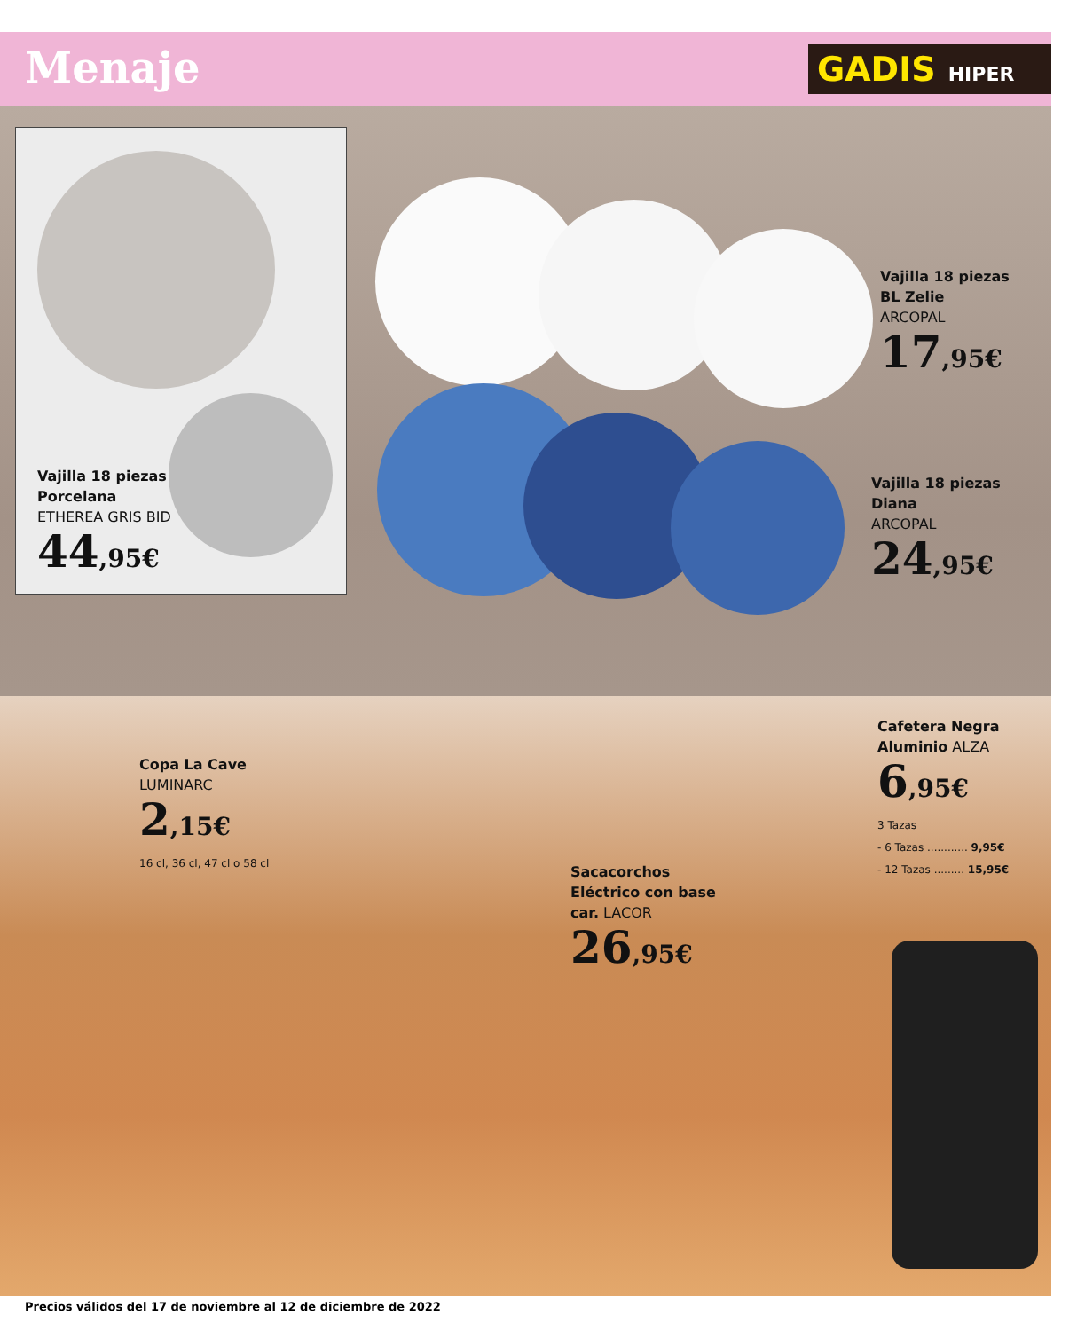Menaje GADIS HIPER
Vajilla 18 piezas
Porcelana
ETHEREA GRIS BID
44,95€
Vajilla 18 piezas
BL Zelie
ARCOPAL
17,95€
Vajilla 18 piezas
Diana
ARCOPAL
24,95€
Copa La Cave
LUMINARC
2,15€
16 cl, 36 cl, 47 cl o 58 cl
Sacacorchos
Eléctrico con base
car. LACOR
26,95€
Cafetera Negra
Aluminio ALZA
6,95€
3 Tazas
- 6 Tazas ............ 9,95€
- 12 Tazas ......... 15,95€
Precios válidos del 17 de noviembre al 12 de diciembre de 2022